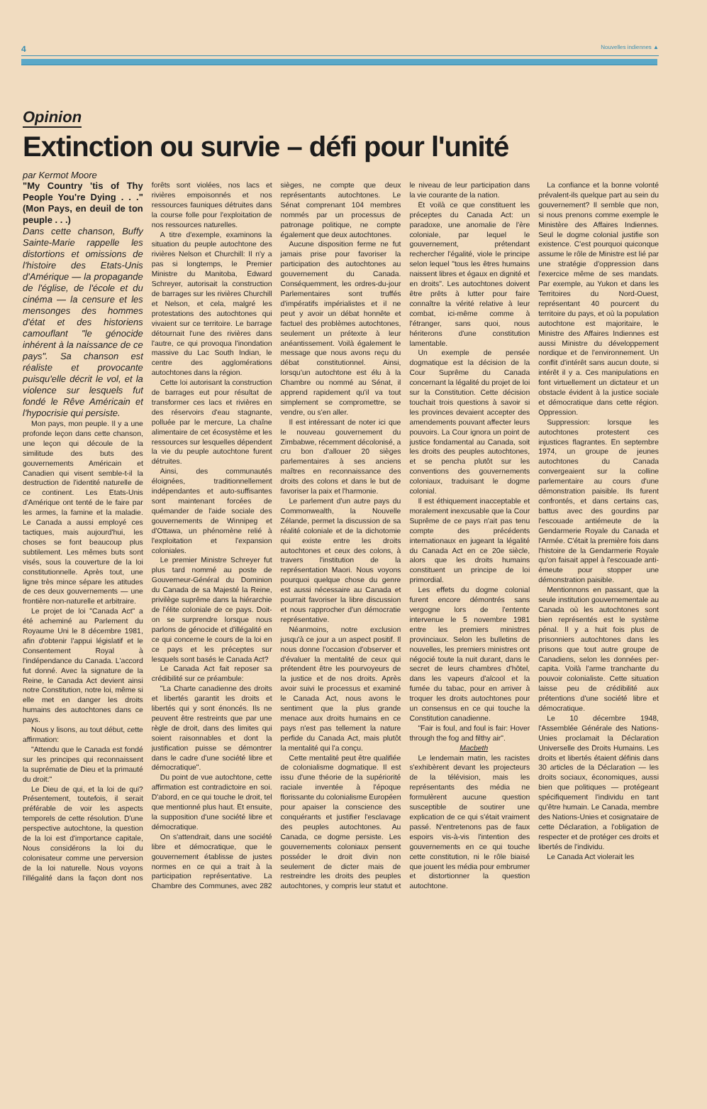4 Nouvelles indiennes ▲
Opinion
Extinction ou survie – défi pour l'unité
par Kermot Moore
"My Country 'tis of Thy People You're Dying . . ." (Mon Pays, en deuil de ton peuple . . .)
Dans cette chanson, Buffy Sainte-Marie rappelle les distortions et omissions de l'histoire des Etats-Unis d'Amérique — la propagande de l'église, de l'école et du cinéma — la censure et les mensonges des hommes d'état et des historiens camouflant "le génocide inhérent à la naissance de ce pays". Sa chanson est réaliste et provocante puisqu'elle décrit le vol, et la violence sur lesquels fut fondé le Rêve Américain et l'hypocrisie qui persiste.
Mon pays, mon peuple. Il y a une profonde leçon dans cette chanson, une leçon qui découle de la similitude des buts des gouvernements Américain et Canadien qui visent semble-t-il la destruction de l'identité naturelle de ce continent. Les Etats-Unis d'Amérique ont tenté de le faire par les armes, la famine et la maladie. Le Canada a aussi employé ces tactiques, mais aujourd'hui, les choses se font beaucoup plus subtilement. Les mêmes buts sont visés, sous la couverture de la loi constitutionnelle. Après tout, une ligne très mince sépare les atitudes de ces deux gouvernements — une frontière non-naturelle et arbitraire.
Le projet de loi "Canada Act" a été acheminé au Parlement du Royaume Uni le 8 décembre 1981, afin d'obtenir l'appui législatif et le Consentement Royal à l'indépendance du Canada. L'accord fut donné. Avec la signature de la Reine, le Canada Act devient ainsi notre Constitution, notre loi, même si elle met en danger les droits humains des autochtones dans ce pays.
Nous y lisons, au tout début, cette affirmation:
"Attendu que le Canada est fondé sur les principes qui reconnaissent la suprématie de Dieu et la primauté du droit:"
Le Dieu de qui, et la loi de qui? Présentement, toutefois, il serait préférable de voir les aspects temporels de cette résolution. D'une perspective autochtone, la question de la loi est d'importance capitale, Nous considérons la loi du colonisateur comme une perversion de la loi naturelle. Nous voyons l'illégalité dans la façon dont nos forêts sont violées, nos lacs et rivières empoisonnés et nos ressources fauniques détruites dans la course folle pour l'exploitation de nos ressources naturelles.
A titre d'exemple, examinons la situation du peuple autochtone des rivières Nelson et Churchill: Il n'y a pas si longtemps, le Premier Ministre du Manitoba, Edward Schreyer, autorisait la construction de barrages sur les rivières Churchill et Nelson, et cela, malgré les protestations des autochtones qui vivaient sur ce territoire. Le barrage détournait l'une des rivières dans l'autre, ce qui provoqua l'inondation massive du Lac South Indian, le centre des agglomérations autochtones dans la région.
Cette loi autorisant la construction de barrages eut pour résultat de transformer ces lacs et rivières en des réservoirs d'eau stagnante, polluée par le mercure, La chaîne alimentaire de cet écosystème et les ressources sur lesquelles dépendent la vie du peuple autochtone furent détruites.
Ainsi, des communautés éloignées, traditionnellement indépendantes et auto-suffisantes sont maintenant forcées de quémander de l'aide sociale des gouvernements de Winnipeg et d'Ottawa, un phénomène relié à l'exploitation et l'expansion coloniales.
Le premier Ministre Schreyer fut plus tard nommé au poste de Gouverneur-Général du Dominion du Canada de sa Majesté la Reine, privilège suprême dans la hiérarchie de l'élite coloniale de ce pays. Doit-on se surprendre lorsque nous parlons de génocide et d'illégalité en ce qui concerne le cours de la loi en ce pays et les préceptes sur lesquels sont basés le Canada Act?
Le Canada Act fait reposer sa crédibilité sur ce préambule:
"La Charte canadienne des droits et libertés garantit les droits et libertés qui y sont énoncés. Ils ne peuvent être restreints que par une règle de droit, dans des limites qui soient raisonnables et dont la justification puisse se démontrer dans le cadre d'une société libre et démocratique".
Du point de vue autochtone, cette affirmation est contradictoire en soi. D'abord, en ce qui touche le droit, tel que mentionné plus haut. Et ensuite, la supposition d'une société libre et démocratique.
On s'attendrait, dans une société libre et démocratique, que le gouvernement établisse de justes normes en ce qui a trait à la participation représentative. La Chambre des Communes, avec 282 sièges, ne compte que deux représentants autochtones. Le Sénat comprenant 104 membres nommés par un processus de patronage politique, ne compte également que deux autochtones.
Aucune disposition ferme ne fut jamais prise pour favoriser la participation des autochtones au gouvernement du Canada. Conséquemment, les ordres-du-jour Parlementaires sont truffés d'impératifs impérialistes et il ne peut y avoir un débat honnête et factuel des problèmes autochtones, seulement un prétexte à leur anéantissement. Voilà également le message que nous avons reçu du débat constitutionnel. Ainsi, lorsqu'un autochtone est élu à la Chambre ou nommé au Sénat, il apprend rapidement qu'il va tout simplement se compromettre, se vendre, ou s'en aller.
Il est intéressant de noter ici que le nouveau gouvernement du Zimbabwe, récemment décolonisé, a cru bon d'allouer 20 sièges parlementaires à ses anciens maîtres en reconnaissance des droits des colons et dans le but de favoriser la paix et l'harmonie.
Le parlement d'un autre pays du Commonwealth, la Nouvelle Zélande, permet la discussion de sa réalité coloniale et de la dichotomie qui existe entre les droits autochtones et ceux des colons, à travers l'institution de la représentation Maori. Nous voyons pourquoi quelque chose du genre est aussi nécessaire au Canada et pourrait favoriser la libre discussion et nous rapprocher d'un démocratie représentative.
Néanmoins, notre exclusion jusqu'à ce jour a un aspect positif. Il nous donne l'occasion d'observer et d'évaluer la mentalité de ceux qui prétendent être les pourvoyeurs de la justice et de nos droits. Après avoir suivi le processus et examiné le Canada Act, nous avons le sentiment que la plus grande menace aux droits humains en ce pays n'est pas tellement la nature perfide du Canada Act, mais plutôt la mentalité qui l'a conçu.
Cette mentalité peut être qualifiée de colonialisme dogmatique. Il est issu d'une théorie de la supériorité raciale inventée à l'époque florissante du colonialisme Européen pour apaiser la conscience des conquérants et justifier l'esclavage des peuples autochtones. Au Canada, ce dogme persiste. Les gouvernements coloniaux pensent posséder le droit divin non seulement de dicter mais de restreindre les droits des peuples autochtones, y compris leur statut et le niveau de leur participation dans la vie courante de la nation.
Et voilà ce que constituent les préceptes du Canada Act: un paradoxe, une anomalie de l'ère coloniale, par lequel le gouvernement, prétendant rechercher l'égalité, viole le principe selon lequel "tous les êtres humains naissent libres et égaux en dignité et en droits". Les autochtones doivent être prêts à lutter pour faire connaître la vérité relative à leur combat, ici-même comme à l'étranger, sans quoi, nous hériterons d'une constitution lamentable.
Un exemple de pensée dogmatique est la décision de la Cour Suprême du Canada concernant la légalité du projet de loi sur la Constitution. Cette décision touchait trois questions à savoir si les provinces devaient accepter des amendements pouvant affecter leurs pouvoirs. La Cour ignora un point de justice fondamental au Canada, soit les droits des peuples autochtones, et se pencha plutôt sur les conventions des gouvernements coloniaux, traduisant le dogme colonial.
Il est éthiquement inacceptable et moralement inexcusable que la Cour Suprême de ce pays n'ait pas tenu compte des précédents internationaux en jugeant la légalité du Canada Act en ce 20e siècle, alors que les droits humains constituent un principe de loi primordial.
Les effets du dogme colonial furent encore démontrés sans vergogne lors de l'entente intervenue le 5 novembre 1981 entre les premiers ministres provinciaux. Selon les bulletins de nouvelles, les premiers ministres ont négocié toute la nuit durant, dans le secret de leurs chambres d'hôtel, dans les vapeurs d'alcool et la fumée du tabac, pour en arriver à troquer les droits autochtones pour un consensus en ce qui touche la Constitution canadienne.
"Fair is foul, and foul is fair: Hover through the fog and filthy air".
Macbeth
Le lendemain matin, les racistes s'exhibèrent devant les projecteurs de la télévision, mais les représentants des média ne formulèrent aucune question susceptible de soutirer une explication de ce qui s'était vraiment passé. N'entretenons pas de faux espoirs vis-à-vis l'intention des gouvernements en ce qui touche cette constitution, ni le rôle biaisé que jouent les média pour embrumer et distortionner la question autochtone.
La confiance et la bonne volonté prévalent-ils quelque part au sein du gouvernement? Il semble que non, si nous prenons comme exemple le Ministère des Affaires Indiennes. Seul le dogme colonial justifie son existence. C'est pourquoi quiconque assume le rôle de Ministre est lié par une stratégie d'oppression dans l'exercice même de ses mandats. Par exemple, au Yukon et dans les Territoires du Nord-Ouest, représentant 40 pourcent du territoire du pays, et où la population autochtone est majoritaire, le Ministre des Affaires Indiennes est aussi Ministre du développement nordique et de l'environnement. Un conflit d'intérêt sans aucun doute, si intérêt il y a. Ces manipulations en font virtuellement un dictateur et un obstacle évident à la justice sociale et démocratique dans cette région. Oppression.
Suppression: lorsque les autochtones protestent ces injustices flagrantes. En septembre 1974, un groupe de jeunes autochtones du Canada convergeaient sur la colline parlementaire au cours d'une démonstration paisible. Ils furent confrontés, et dans certains cas, battus avec des gourdins par l'escouade antiémeute de la Gendarmerie Royale du Canada et l'Armée. C'était la première fois dans l'histoire de la Gendarmerie Royale qu'on faisait appel à l'escouade anti-émeute pour stopper une démonstration paisible.
Mentionnons en passant, que la seule institution gouvernementale au Canada où les autochtones sont bien représentés est le système pénal. Il y a huit fois plus de prisonniers autochtones dans les prisons que tout autre groupe de Canadiens, selon les données per-capita. Voilà l'arme tranchante du pouvoir colonialiste. Cette situation laisse peu de crédibilité aux prétentions d'une société libre et démocratique.
Le 10 décembre 1948, l'Assemblée Générale des Nations-Unies proclamait la Déclaration Universelle des Droits Humains. Les droits et libertés étaient définis dans 30 articles de la Déclaration — les droits sociaux, économiques, aussi bien que politiques — protégeant spécifiquement l'individu en tant qu'être humain. Le Canada, membre des Nations-Unies et cosignataire de cette Déclaration, a l'obligation de respecter et de protéger ces droits et libertés de l'individu.
Le Canada Act violerait les